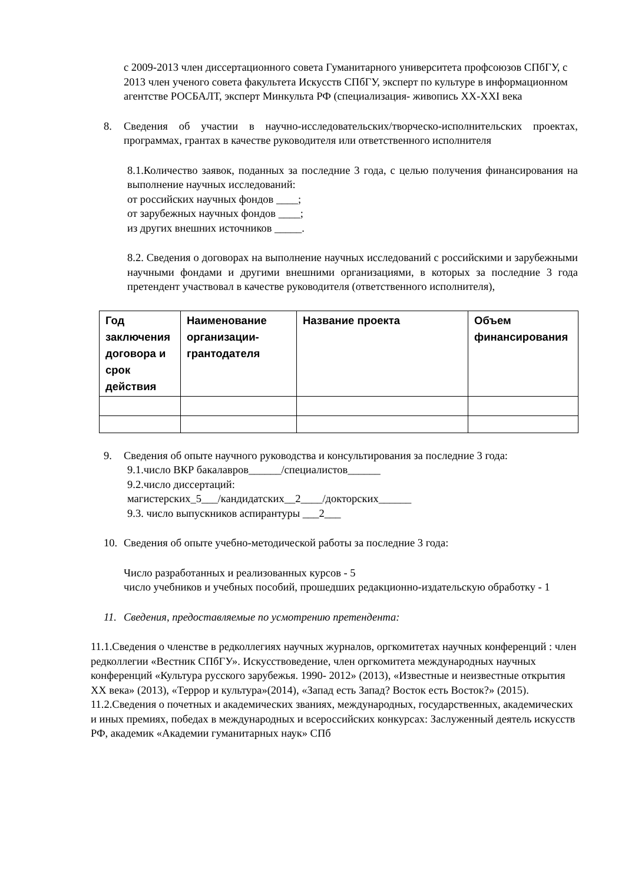с 2009-2013 член диссертационного совета Гуманитарного университета профсоюзов СПбГУ, с 2013 член ученого совета факультета Искусств СПбГУ, эксперт по культуре в информационном агентстве РОСБАЛТ, эксперт Минкульта РФ (специализация- живопись XX-XXI века
8. Сведения об участии в научно-исследовательских/творческо-исполнительских проектах, программах, грантах в качестве руководителя или ответственного исполнителя
8.1.Количество заявок, поданных за последние 3 года, с целью получения финансирования на выполнение научных исследований:
от российских научных фондов ____;
от зарубежных научных фондов ____;
из других внешних источников _____.
8.2. Сведения о договорах на выполнение научных исследований с российскими и зарубежными научными фондами и другими внешними организациями, в которых за последние 3 года претендент участвовал в качестве руководителя (ответственного исполнителя),
| Год заключения договора и срок действия | Наименование организации-грантодателя | Название проекта | Объем финансирования |
| --- | --- | --- | --- |
9. Сведения об опыте научного руководства и консультирования за последние 3 года:
9.1.число ВКР бакалавров______/специалистов______
9.2.число диссертаций:
магистерских_5___/кандидатских__2____/докторских______
9.3. число выпускников аспирантуры ___2___
10. Сведения об опыте учебно-методической работы за последние 3 года:
Число разработанных и реализованных курсов - 5
число учебников и учебных пособий, прошедших редакционно-издательскую обработку - 1
11. Сведения, предоставляемые по усмотрению претендента:
11.1.Сведения о членстве в редколлегиях научных журналов, оргкомитетах научных конференций : член редколлегии «Вестник СПбГУ». Искусствоведение, член оргкомитета международных научных конференций «Культура русского зарубежья. 1990- 2012» (2013), «Известные и неизвестные открытия XX века» (2013), «Террор и культура»(2014), «Запад есть Запад? Восток есть Восток?» (2015).
11.2.Сведения о почетных и академических званиях, международных, государственных, академических и иных премиях, победах в международных и всероссийских конкурсах: Заслуженный деятель искусств РФ, академик «Академии гуманитарных наук» СПб